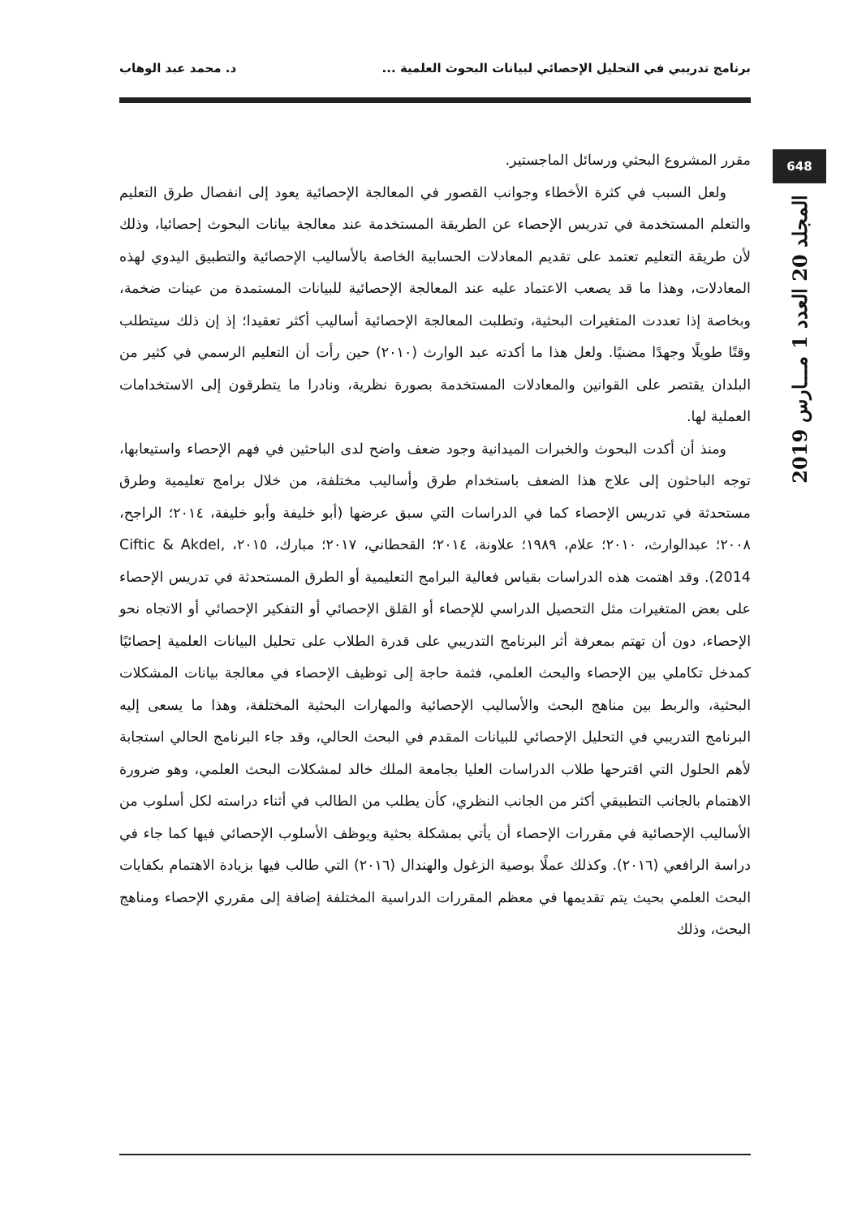برنامج تدريبي في التحليل الإحصائي لبيانات البحوث العلمية ... د. محمد عبد الوهاب
648
المجلد 20 العدد 1 مـــارس 2019
مقرر المشروع البحثي ورسائل الماجستير.
ولعل السبب في كثرة الأخطاء وجوانب القصور في المعالجة الإحصائية يعود إلى انفصال طرق التعليم والتعلم المستخدمة في تدريس الإحصاء عن الطريقة المستخدمة عند معالجة بيانات البحوث إحصائيا، وذلك لأن طريقة التعليم تعتمد على تقديم المعادلات الحسابية الخاصة بالأساليب الإحصائية والتطبيق اليدوي لهذه المعادلات، وهذا ما قد يصعب الاعتماد عليه عند المعالجة الإحصائية للبيانات المستمدة من عينات ضخمة، وبخاصة إذا تعددت المتغيرات البحثية، وتطلبت المعالجة الإحصائية أساليب أكثر تعقيدا؛ إذ إن ذلك سيتطلب وقتًا طويلًا وجهدًا مضنيًا. ولعل هذا ما أكدته عبد الوارث (٢٠١٠) حين رأت أن التعليم الرسمي في كثير من البلدان يقتصر على القوانين والمعادلات المستخدمة بصورة نظرية، ونادرا ما يتطرقون إلى الاستخدامات العملية لها.
ومنذ أن أكدت البحوث والخبرات الميدانية وجود ضعف واضح لدى الباحثين في فهم الإحصاء واستيعابها، توجه الباحثون إلى علاج هذا الضعف باستخدام طرق وأساليب مختلفة، من خلال برامج تعليمية وطرق مستحدثة في تدريس الإحصاء كما في الدراسات التي سبق عرضها (أبو خليفة وأبو خليفة، ٢٠١٤؛ الراجح، ٢٠٠٨؛ عبدالوارث، ٢٠١٠؛ علام، ١٩٨٩؛ علاونة، ٢٠١٤؛ القحطاني، ٢٠١٧؛ مبارك، ٢٠١٥، Ciftic & Akdel, 2014). وقد اهتمت هذه الدراسات بقياس فعالية البرامج التعليمية أو الطرق المستحدثة في تدريس الإحصاء على بعض المتغيرات مثل التحصيل الدراسي للإحصاء أو القلق الإحصائي أو التفكير الإحصائي أو الاتجاه نحو الإحصاء، دون أن تهتم بمعرفة أثر البرنامج التدريبي على قدرة الطلاب على تحليل البيانات العلمية إحصائيًا كمدخل تكاملي بين الإحصاء والبحث العلمي، فثمة حاجة إلى توظيف الإحصاء في معالجة بيانات المشكلات البحثية، والربط بين مناهج البحث والأساليب الإحصائية والمهارات البحثية المختلفة، وهذا ما يسعى إليه البرنامج التدريبي في التحليل الإحصائي للبيانات المقدم في البحث الحالي، وقد جاء البرنامج الحالي استجابة لأهم الحلول التي اقترحها طلاب الدراسات العليا بجامعة الملك خالد لمشكلات البحث العلمي، وهو ضرورة الاهتمام بالجانب التطبيقي أكثر من الجانب النظري، كأن يطلب من الطالب في أثناء دراسته لكل أسلوب من الأساليب الإحصائية في مقررات الإحصاء أن يأتي بمشكلة بحثية ويوظف الأسلوب الإحصائي فيها كما جاء في دراسة الرافعي (٢٠١٦). وكذلك عملًا بوصية الزغول والهندال (٢٠١٦) التي طالب فيها بزيادة الاهتمام بكفايات البحث العلمي بحيث يتم تقديمها في معظم المقررات الدراسية المختلفة إضافة إلى مقرري الإحصاء ومناهج البحث، وذلك